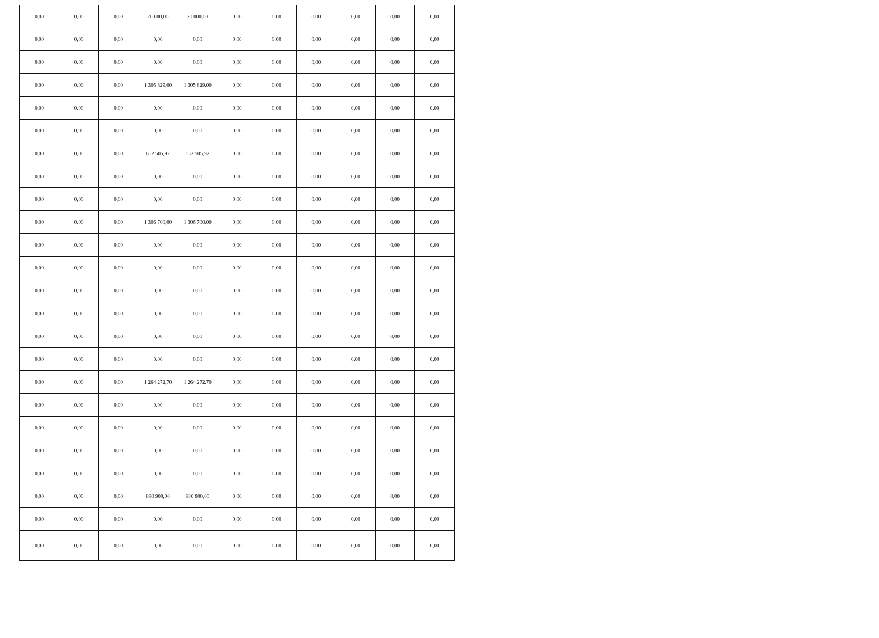| 0,00 | 0,00 | 0,00 | 20 000,00 | 20 000,00 | 0,00 | 0,00 | 0,00 | 0,00 | 0,00 | 0,00 |
| 0,00 | 0,00 | 0,00 | 0,00 | 0,00 | 0,00 | 0,00 | 0,00 | 0,00 | 0,00 | 0,00 |
| 0,00 | 0,00 | 0,00 | 0,00 | 0,00 | 0,00 | 0,00 | 0,00 | 0,00 | 0,00 | 0,00 |
| 0,00 | 0,00 | 0,00 | 1 305 829,00 | 1 305 829,00 | 0,00 | 0,00 | 0,00 | 0,00 | 0,00 | 0,00 |
| 0,00 | 0,00 | 0,00 | 0,00 | 0,00 | 0,00 | 0,00 | 0,00 | 0,00 | 0,00 | 0,00 |
| 0,00 | 0,00 | 0,00 | 0,00 | 0,00 | 0,00 | 0,00 | 0,00 | 0,00 | 0,00 | 0,00 |
| 0,00 | 0,00 | 0,00 | 652 505,92 | 652 505,92 | 0,00 | 0,00 | 0,00 | 0,00 | 0,00 | 0,00 |
| 0,00 | 0,00 | 0,00 | 0,00 | 0,00 | 0,00 | 0,00 | 0,00 | 0,00 | 0,00 | 0,00 |
| 0,00 | 0,00 | 0,00 | 0,00 | 0,00 | 0,00 | 0,00 | 0,00 | 0,00 | 0,00 | 0,00 |
| 0,00 | 0,00 | 0,00 | 1 306 700,00 | 1 306 700,00 | 0,00 | 0,00 | 0,00 | 0,00 | 0,00 | 0,00 |
| 0,00 | 0,00 | 0,00 | 0,00 | 0,00 | 0,00 | 0,00 | 0,00 | 0,00 | 0,00 | 0,00 |
| 0,00 | 0,00 | 0,00 | 0,00 | 0,00 | 0,00 | 0,00 | 0,00 | 0,00 | 0,00 | 0,00 |
| 0,00 | 0,00 | 0,00 | 0,00 | 0,00 | 0,00 | 0,00 | 0,00 | 0,00 | 0,00 | 0,00 |
| 0,00 | 0,00 | 0,00 | 0,00 | 0,00 | 0,00 | 0,00 | 0,00 | 0,00 | 0,00 | 0,00 |
| 0,00 | 0,00 | 0,00 | 0,00 | 0,00 | 0,00 | 0,00 | 0,00 | 0,00 | 0,00 | 0,00 |
| 0,00 | 0,00 | 0,00 | 0,00 | 0,00 | 0,00 | 0,00 | 0,00 | 0,00 | 0,00 | 0,00 |
| 0,00 | 0,00 | 0,00 | 1 264 272,70 | 1 264 272,70 | 0,00 | 0,00 | 0,00 | 0,00 | 0,00 | 0,00 |
| 0,00 | 0,00 | 0,00 | 0,00 | 0,00 | 0,00 | 0,00 | 0,00 | 0,00 | 0,00 | 0,00 |
| 0,00 | 0,00 | 0,00 | 0,00 | 0,00 | 0,00 | 0,00 | 0,00 | 0,00 | 0,00 | 0,00 |
| 0,00 | 0,00 | 0,00 | 0,00 | 0,00 | 0,00 | 0,00 | 0,00 | 0,00 | 0,00 | 0,00 |
| 0,00 | 0,00 | 0,00 | 0,00 | 0,00 | 0,00 | 0,00 | 0,00 | 0,00 | 0,00 | 0,00 |
| 0,00 | 0,00 | 0,00 | 880 900,00 | 880 900,00 | 0,00 | 0,00 | 0,00 | 0,00 | 0,00 | 0,00 |
| 0,00 | 0,00 | 0,00 | 0,00 | 0,00 | 0,00 | 0,00 | 0,00 | 0,00 | 0,00 | 0,00 |
| 0,00 | 0,00 | 0,00 | 0,00 | 0,00 | 0,00 | 0,00 | 0,00 | 0,00 | 0,00 | 0,00 |